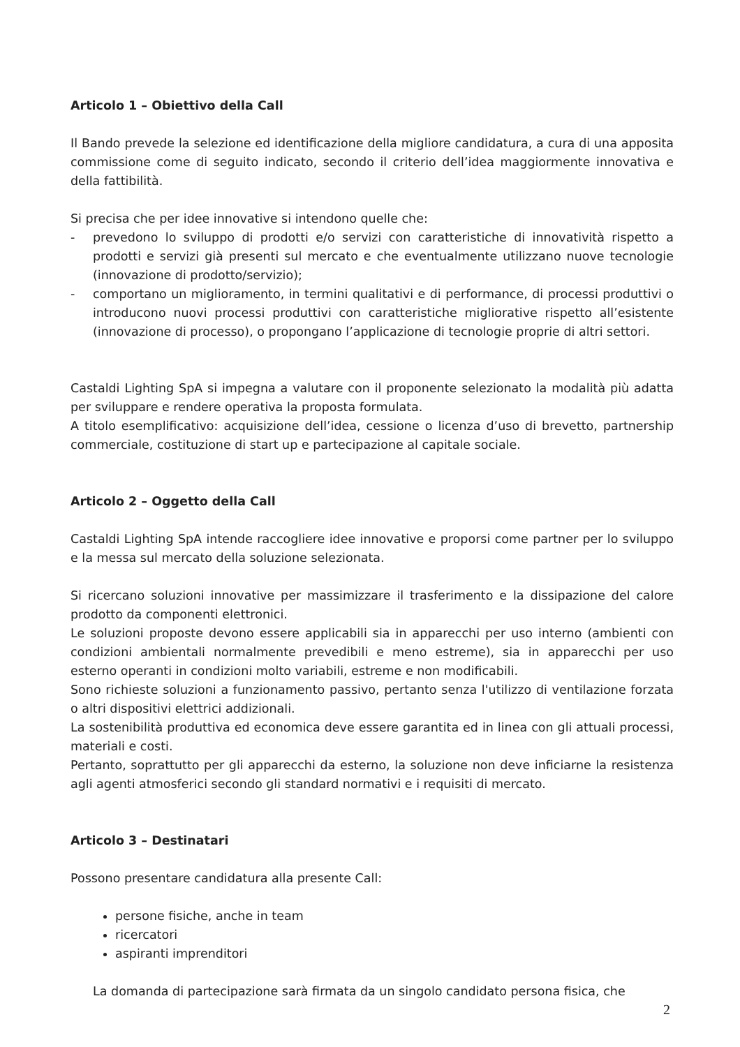Articolo 1 – Obiettivo della Call
Il Bando prevede la selezione ed identificazione della migliore candidatura, a cura di una apposita commissione come di seguito indicato, secondo il criterio dell’idea maggiormente innovativa e della fattibilità.
Si precisa che per idee innovative si intendono quelle che:
- prevedono lo sviluppo di prodotti e/o servizi con caratteristiche di innovatività rispetto a prodotti e servizi già presenti sul mercato e che eventualmente utilizzano nuove tecnologie (innovazione di prodotto/servizio);
- comportano un miglioramento, in termini qualitativi e di performance, di processi produttivi o introducono nuovi processi produttivi con caratteristiche migliorative rispetto all’esistente (innovazione di processo), o propongano l’applicazione di tecnologie proprie di altri settori.
Castaldi Lighting SpA si impegna a valutare con il proponente selezionato la modalità più adatta per sviluppare e rendere operativa la proposta formulata.
A titolo esemplificativo: acquisizione dell’idea, cessione o licenza d’uso di brevetto, partnership commerciale, costituzione di start up e partecipazione al capitale sociale.
Articolo 2 – Oggetto della Call
Castaldi Lighting SpA intende raccogliere idee innovative e proporsi come partner per lo sviluppo e la messa sul mercato della soluzione selezionata.
Si ricercano soluzioni innovative per massimizzare il trasferimento e la dissipazione del calore prodotto da componenti elettronici.
Le soluzioni proposte devono essere applicabili sia in apparecchi per uso interno (ambienti con condizioni ambientali normalmente prevedibili e meno estreme), sia in apparecchi per uso esterno operanti in condizioni molto variabili, estreme e non modificabili.
Sono richieste soluzioni a funzionamento passivo, pertanto senza l'utilizzo di ventilazione forzata o altri dispositivi elettrici addizionali.
La sostenibilità produttiva ed economica deve essere garantita ed in linea con gli attuali processi, materiali e costi.
Pertanto, soprattutto per gli apparecchi da esterno, la soluzione non deve inficiarne la resistenza agli agenti atmosferici secondo gli standard normativi e i requisiti di mercato.
Articolo 3 – Destinatari
Possono presentare candidatura alla presente Call:
persone fisiche, anche in team
ricercatori
aspiranti imprenditori
La domanda di partecipazione sarà firmata da un singolo candidato persona fisica, che
2